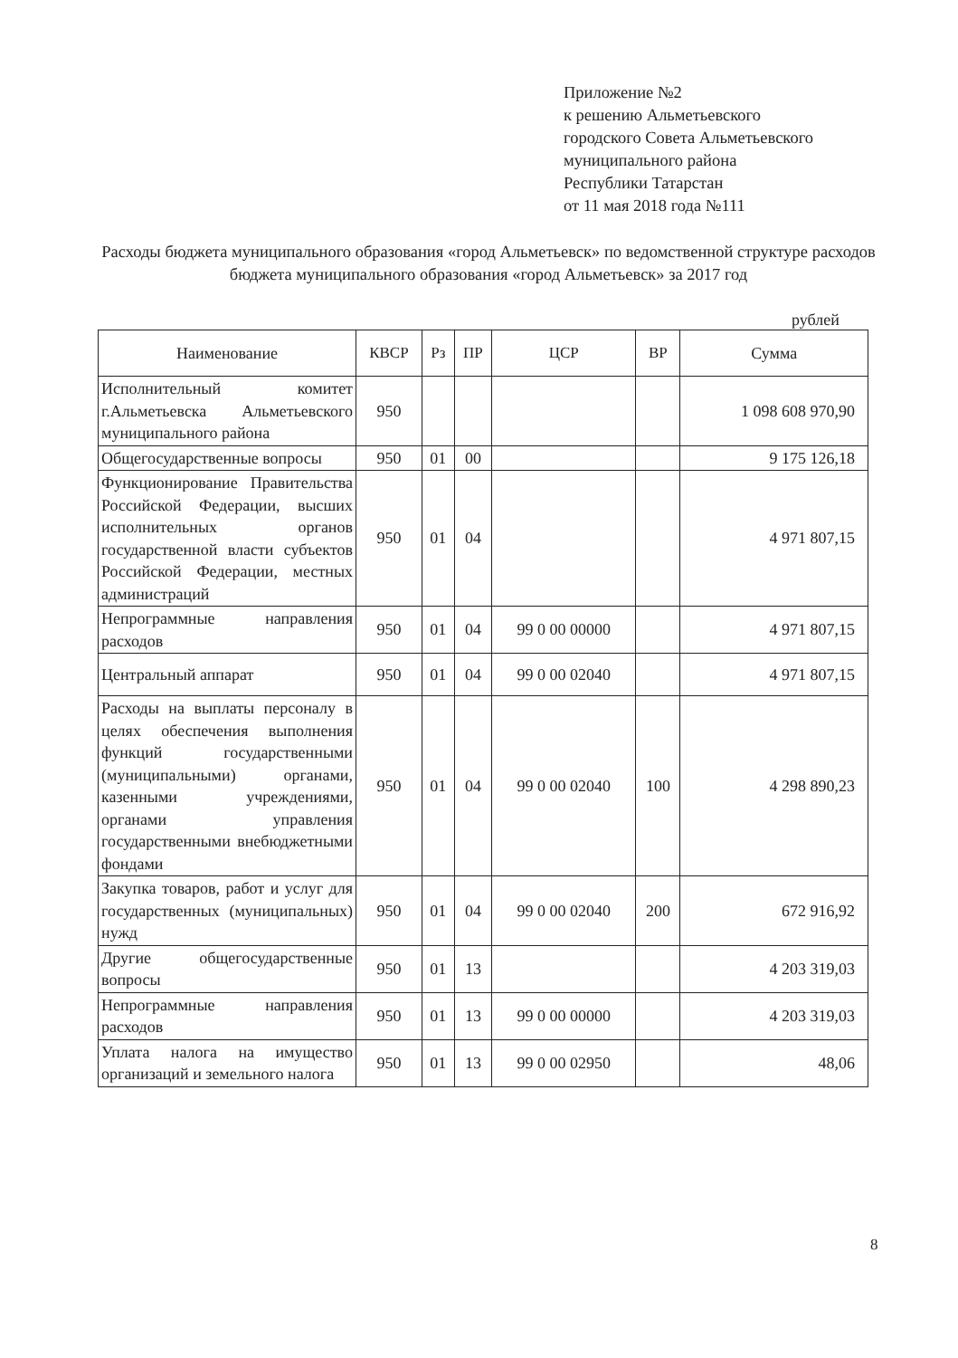Приложение №2
к решению Альметьевского
городского Совета Альметьевского
муниципального района
Республики Татарстан
от 11 мая 2018 года №111
Расходы бюджета муниципального образования «город Альметьевск» по ведомственной структуре расходов бюджета муниципального образования «город Альметьевск» за 2017 год
рублей
| Наименование | КВСР | Рз | ПР | ЦСР | ВР | Сумма |
| --- | --- | --- | --- | --- | --- | --- |
| Исполнительный комитет г.Альметьевска Альметьевского муниципального района | 950 | | | | | 1 098 608 970,90 |
| Общегосударственные вопросы | 950 | 01 | 00 | | | 9 175 126,18 |
| Функционирование Правительства Российской Федерации, высших исполнительных органов государственной власти субъектов Российской Федерации, местных администраций | 950 | 01 | 04 | | | 4 971 807,15 |
| Непрограммные направления расходов | 950 | 01 | 04 | 99 0 00 00000 | | 4 971 807,15 |
| Центральный аппарат | 950 | 01 | 04 | 99 0 00 02040 | | 4 971 807,15 |
| Расходы на выплаты персоналу в целях обеспечения выполнения функций государственными (муниципальными) органами, казенными учреждениями, органами управления государственными внебюджетными фондами | 950 | 01 | 04 | 99 0 00 02040 | 100 | 4 298 890,23 |
| Закупка товаров, работ и услуг для государственных (муниципальных) нужд | 950 | 01 | 04 | 99 0 00 02040 | 200 | 672 916,92 |
| Другие общегосударственные вопросы | 950 | 01 | 13 | | | 4 203 319,03 |
| Непрограммные направления расходов | 950 | 01 | 13 | 99 0 00 00000 | | 4 203 319,03 |
| Уплата налога на имущество организаций и земельного налога | 950 | 01 | 13 | 99 0 00 02950 | | 48,06 |
8